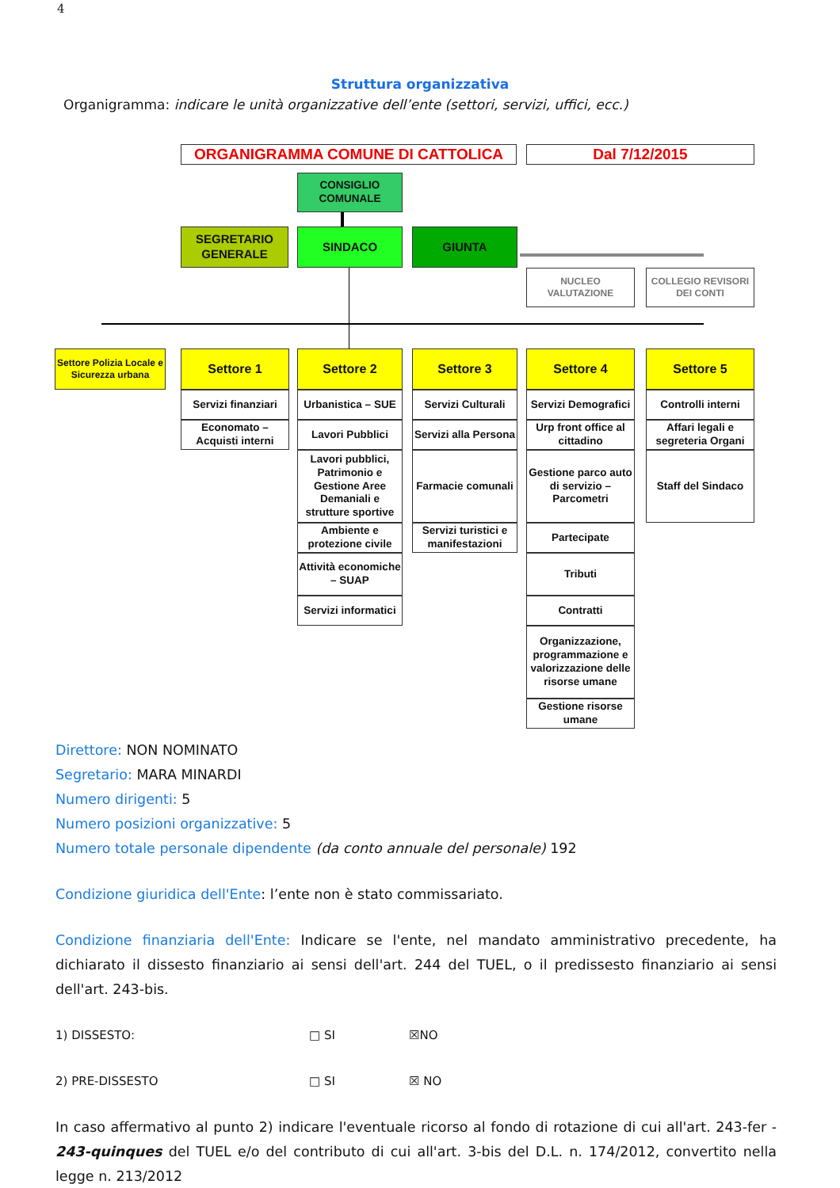4
Struttura organizzativa
Organigramma: indicare le unità organizzative dell’ente (settori, servizi, uffici, ecc.)
ORGANIGRAMMA COMUNE DI CATTOLICA Dal 7/12/2015
CONSIGLIO COMUNALE
SEGRETARIO GENERALE
SINDACO GIUNTA
NUCLEO VALUTAZIONE
COLLEGIO REVISORI DEI CONTI
Settore Polizia Locale e Sicurezza urbana
Settore 1 Settore 2 Settore 3 Settore 4 Settore 5
Servizi finanziari
Economato – Acquisti interni
Urbanistica – SUE
Lavori Pubblici
Lavori pubblici, Patrimonio e Gestione Aree Demaniali e strutture sportive
Ambiente e protezione civile
Attività economiche – SUAP
Servizi informatici
Servizi Culturali
Servizi alla Persona
Farmacie comunali
Servizi turistici e manifestazioni
Servizi Demografici
Urp front office al cittadino
Gestione parco auto di servizio – Parcometri
Partecipate
Tributi
Contratti
Organizzazione, programmazione e valorizzazione delle risorse umane
Gestione risorse umane
Controlli interni
Affari legali e segreteria Organi
Staff del Sindaco
Direttore: NON NOMINATO
Segretario: MARA MINARDI
Numero dirigenti: 5
Numero posizioni organizzative: 5
Numero totale personale dipendente (da conto annuale del personale) 192
Condizione giuridica dell'Ente: l’ente non è stato commissariato.
Condizione finanziaria dell'Ente: Indicare se l'ente, nel mandato amministrativo precedente, ha dichiarato il dissesto finanziario ai sensi dell'art. 244 del TUEL, o il predissesto finanziario ai sensi dell'art. 243-bis.
1) DISSESTO: □ SI ☒NO
2) PRE-DISSESTO □ SI ☒ NO
In caso affermativo al punto 2) indicare l'eventuale ricorso al fondo di rotazione di cui all'art. 243-fer - 243-quinques del TUEL e/o del contributo di cui all'art. 3-bis del D.L. n. 174/2012, convertito nella legge n. 213/2012